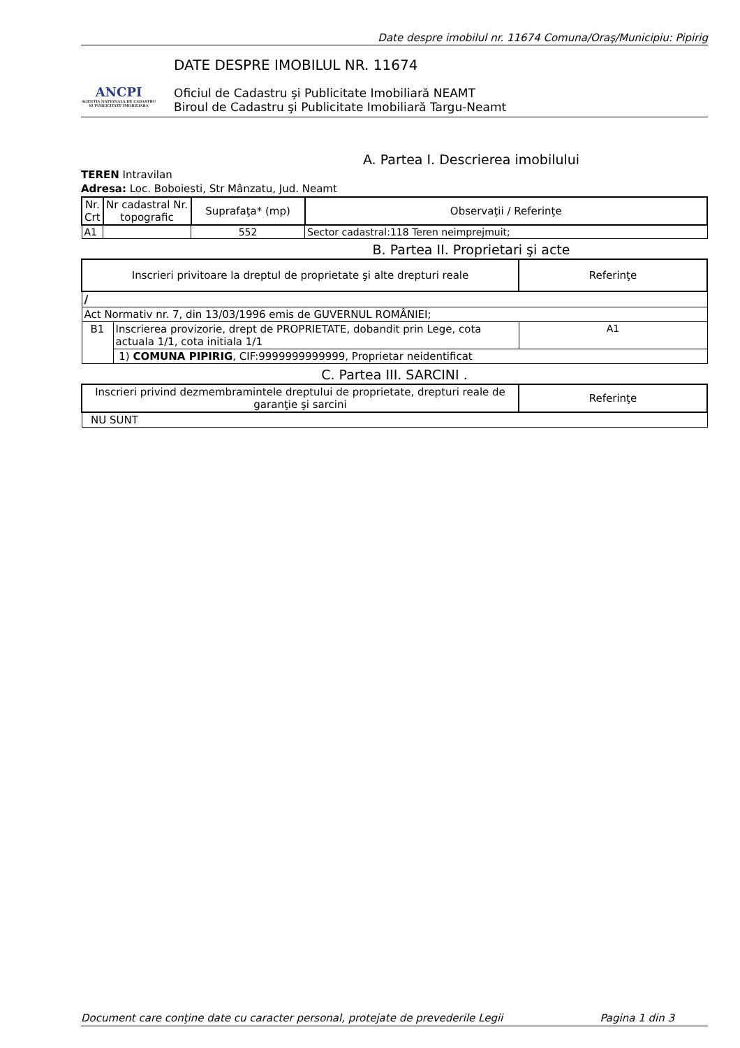Date despre imobilul nr. 11674 Comuna/Oraş/Municipiu: Pipirig
ANCPI
AGENTIA NATIONALA DE CADASTRU SI PUBLICITATE IMOBILIARA
DATE DESPRE IMOBILUL NR. 11674
Oficiul de Cadastru şi Publicitate Imobiliară NEAMT
Biroul de Cadastru şi Publicitate Imobiliară Targu-Neamt
A. Partea I. Descrierea imobilului
TEREN Intravilan
Adresa: Loc. Boboiesti, Str Mânzatu, Jud. Neamt
| Nr. Crt | Nr cadastral Nr. topografic | Suprafaţa* (mp) | Observaţii / Referinţe |
| --- | --- | --- | --- |
| A1 | | 552 | Sector cadastral:118 Teren neimprejmuit; |
B. Partea II. Proprietari şi acte
| Inscrieri privitoare la dreptul de proprietate şi alte drepturi reale | | Referinţe |
| --- | --- | --- |
| / | | |
| Act Normativ nr. 7, din 13/03/1996 emis de GUVERNUL ROMÂNIEI; | | |
| B1 | Inscrierea provizorie, drept de PROPRIETATE, dobandit prin Lege, cota actuala 1/1, cota initiala 1/1 | A1 |
| | 1) COMUNA PIPIRIG , CIF:9999999999999, Proprietar neidentificat | |
C. Partea III. SARCINI .
| Inscrieri privind dezmembramintele dreptului de proprietate, drepturi reale de garanţie şi sarcini | Referinţe |
| --- | --- |
| NU SUNT | |
Document care conţine date cu caracter personal, protejate de prevederile Legii Pagina 1 din 3